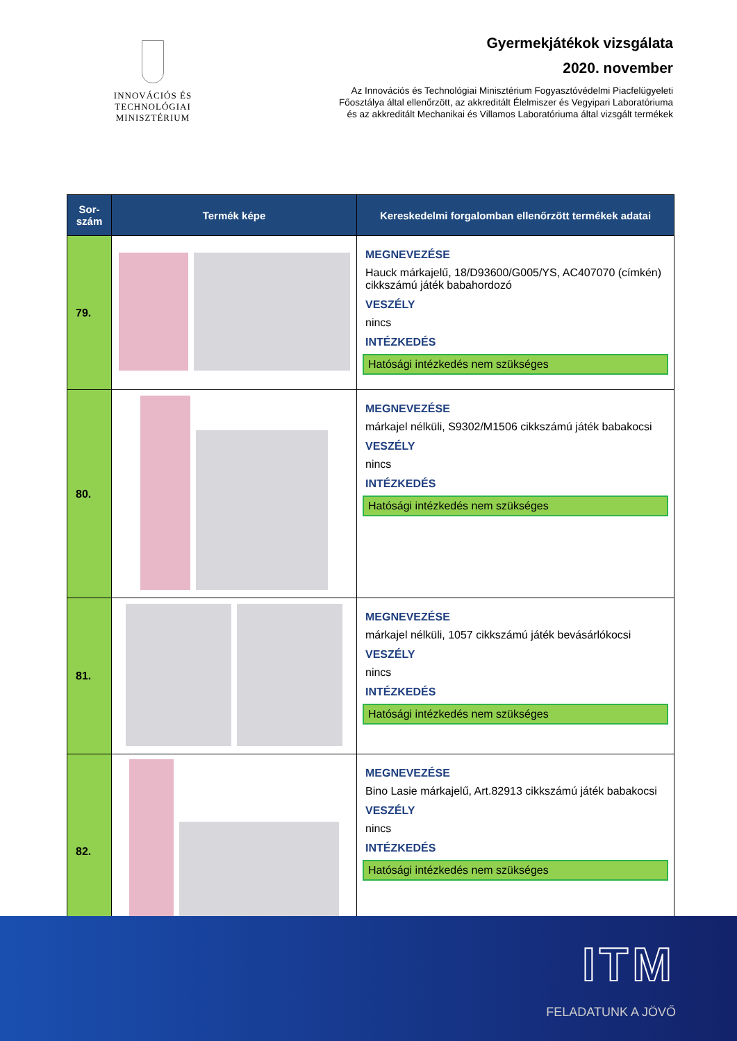INNOVÁCIÓS ÉS TECHNOLÓGIAI
MINISZTÉRIUM
Gyermekjátékok vizsgálata
2020. november
Az Innovációs és Technológiai Minisztérium Fogyasztóvédelmi Piacfelügyeleti
Főosztálya által ellenőrzött, az akkreditált Élelmiszer és Vegyipari Laboratóriuma
és az akkreditált Mechanikai és Villamos Laboratóriuma által vizsgált termékek
| Sor- szám | Termék képe | Kereskedelmi forgalomban ellenőrzött termékek adatai |
| --- | --- | --- |
| 79. | | MEGNEVEZÉSE Hauck márkajelű, 18/D93600/G005/YS, AC407070 (címkén) cikkszámú játék babahordozó VESZÉLY nincs INTÉZKEDÉS Hatósági intézkedés nem szükséges |
| 80. | | MEGNEVEZÉSE márkajel nélküli, S9302/M1506 cikkszámú játék babakocsi VESZÉLY nincs INTÉZKEDÉS Hatósági intézkedés nem szükséges |
| 81. | | MEGNEVEZÉSE márkajel nélküli, 1057 cikkszámú játék bevásárlókocsi VESZÉLY nincs INTÉZKEDÉS Hatósági intézkedés nem szükséges |
| 82. | | MEGNEVEZÉSE Bino Lasie márkajelű, Art.82913 cikkszámú játék babakocsi VESZÉLY nincs INTÉZKEDÉS Hatósági intézkedés nem szükséges |
ITM
FELADATUNK A JÖVŐ